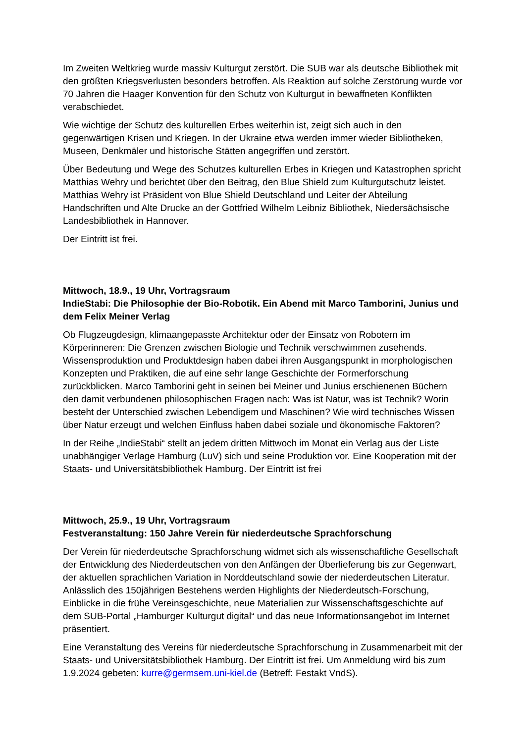Im Zweiten Weltkrieg wurde massiv Kulturgut zerstört. Die SUB war als deutsche Bibliothek mit den größten Kriegsverlusten besonders betroffen. Als Reaktion auf solche Zerstörung wurde vor 70 Jahren die Haager Konvention für den Schutz von Kulturgut in bewaffneten Konflikten verabschiedet.
Wie wichtige der Schutz des kulturellen Erbes weiterhin ist, zeigt sich auch in den gegenwärtigen Krisen und Kriegen. In der Ukraine etwa werden immer wieder Bibliotheken, Museen, Denkmäler und historische Stätten angegriffen und zerstört.
Über Bedeutung und Wege des Schutzes kulturellen Erbes in Kriegen und Katastrophen spricht Matthias Wehry und berichtet über den Beitrag, den Blue Shield zum Kulturgutschutz leistet. Matthias Wehry ist Präsident von Blue Shield Deutschland und Leiter der Abteilung Handschriften und Alte Drucke an der Gottfried Wilhelm Leibniz Bibliothek, Niedersächsische Landesbibliothek in Hannover.
Der Eintritt ist frei.
Mittwoch, 18.9., 19 Uhr, Vortragsraum
IndieStabi: Die Philosophie der Bio-Robotik. Ein Abend mit Marco Tamborini, Junius und dem Felix Meiner Verlag
Ob Flugzeugdesign, klimaangepasste Architektur oder der Einsatz von Robotern im Körperinneren: Die Grenzen zwischen Biologie und Technik verschwimmen zusehends. Wissensproduktion und Produktdesign haben dabei ihren Ausgangspunkt in morphologischen Konzepten und Praktiken, die auf eine sehr lange Geschichte der Formerforschung zurückblicken. Marco Tamborini geht in seinen bei Meiner und Junius erschienenen Büchern den damit verbundenen philosophischen Fragen nach: Was ist Natur, was ist Technik? Worin besteht der Unterschied zwischen Lebendigem und Maschinen? Wie wird technisches Wissen über Natur erzeugt und welchen Einfluss haben dabei soziale und ökonomische Faktoren?
In der Reihe „IndieStabi“ stellt an jedem dritten Mittwoch im Monat ein Verlag aus der Liste unabhängiger Verlage Hamburg (LuV) sich und seine Produktion vor. Eine Kooperation mit der Staats- und Universitätsbibliothek Hamburg. Der Eintritt ist frei
Mittwoch, 25.9., 19 Uhr, Vortragsraum
Festveranstaltung: 150 Jahre Verein für niederdeutsche Sprachforschung
Der Verein für niederdeutsche Sprachforschung widmet sich als wissenschaftliche Gesellschaft der Entwicklung des Niederdeutschen von den Anfängen der Überlieferung bis zur Gegenwart, der aktuellen sprachlichen Variation in Norddeutschland sowie der niederdeutschen Literatur. Anlässlich des 150jährigen Bestehens werden Highlights der Niederdeutsch-Forschung, Einblicke in die frühe Vereinsgeschichte, neue Materialien zur Wissenschaftsgeschichte auf dem SUB-Portal „Hamburger Kulturgut digital“ und das neue Informationsangebot im Internet präsentiert.
Eine Veranstaltung des Vereins für niederdeutsche Sprachforschung in Zusammenarbeit mit der Staats- und Universitätsbibliothek Hamburg. Der Eintritt ist frei. Um Anmeldung wird bis zum 1.9.2024 gebeten: kurre@germsem.uni-kiel.de (Betreff: Festakt VndS).